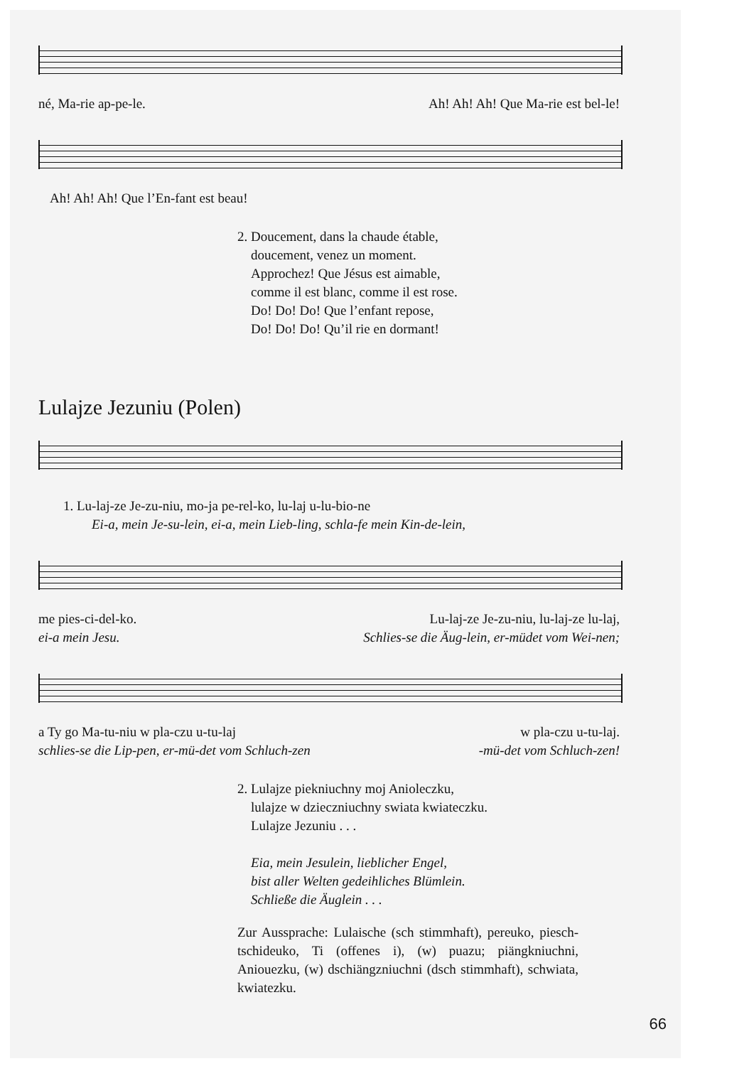né, Ma-rie ap-pe-le. Ah! Ah! Ah! Que Ma-rie est bel-le!
Ah! Ah! Ah! Que l’En-fant est beau!
2. Doucement, dans la chaude étable,
doucement, venez un moment.
Approchez! Que Jésus est aimable,
comme il est blanc, comme il est rose.
Do! Do! Do! Que l’enfant repose,
Do! Do! Do! Qu’il rie en dormant!
Lulajze Jezuniu (Polen)
1. Lu-laj-ze Je-zu-niu, mo-ja pe-rel-ko, lu-laj u-lu-bio-ne
Ei-a, mein Je-su-lein, ei-a, mein Lieb-ling, schla-fe mein Kin-de-lein,
me pies-ci-del-ko. Lu-laj-ze Je-zu-niu, lu-laj-ze lu-laj,
ei-a mein Jesu. Schlies-se die Äug-lein, er-müdet vom Wei-nen;
a Ty go Ma-tu-niu w pla-czu u-tu-laj w pla-czu u-tu-laj.
schlies-se die Lip-pen, er-mü-det vom Schluch-zen -mü-det vom Schluch-zen!
2. Lulajze piekniuchny moj Anioleczku,
lulajze w dzieczniuchny swiata kwiateczku.
Lulajze Jezuniu . . .
Eia, mein Jesulein, lieblicher Engel,
bist aller Welten gedeihliches Blümlein.
Schließe die Äuglein . . .
Zur Aussprache: Lulaische (sch stimmhaft), pereuko, piesch-tschideuko, Ti (offenes i), (w) puazu; piängkniuchni, Aniouezku, (w) dschiängzniuchni (dsch stimmhaft), schwiata, kwiatezku.
66